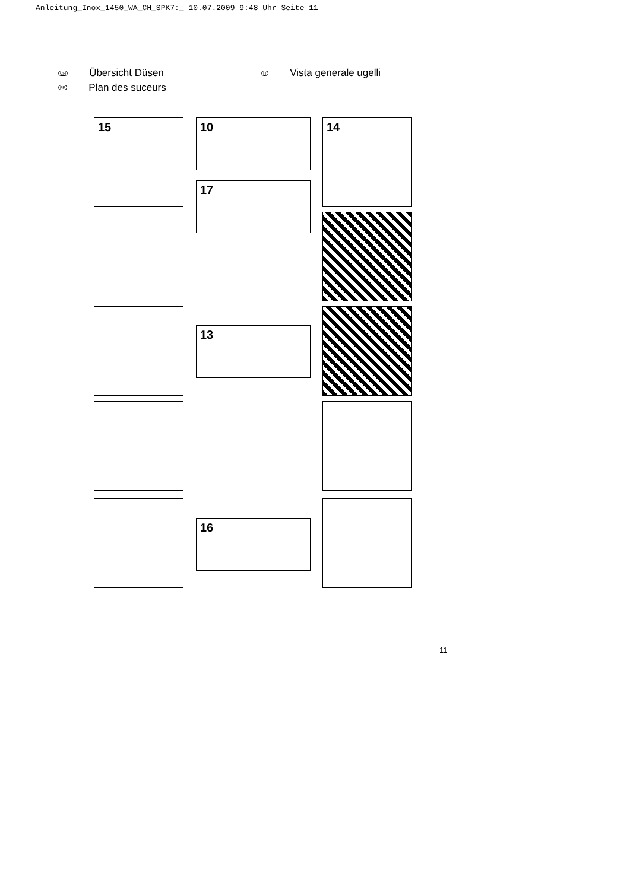Anleitung_Inox_1450_WA_CH_SPK7:_ 10.07.2009 9:48 Uhr Seite 11
CH Übersicht Düsen
FR Plan des suceurs
IT Vista generale ugelli
15 10
17
14
13
16
11